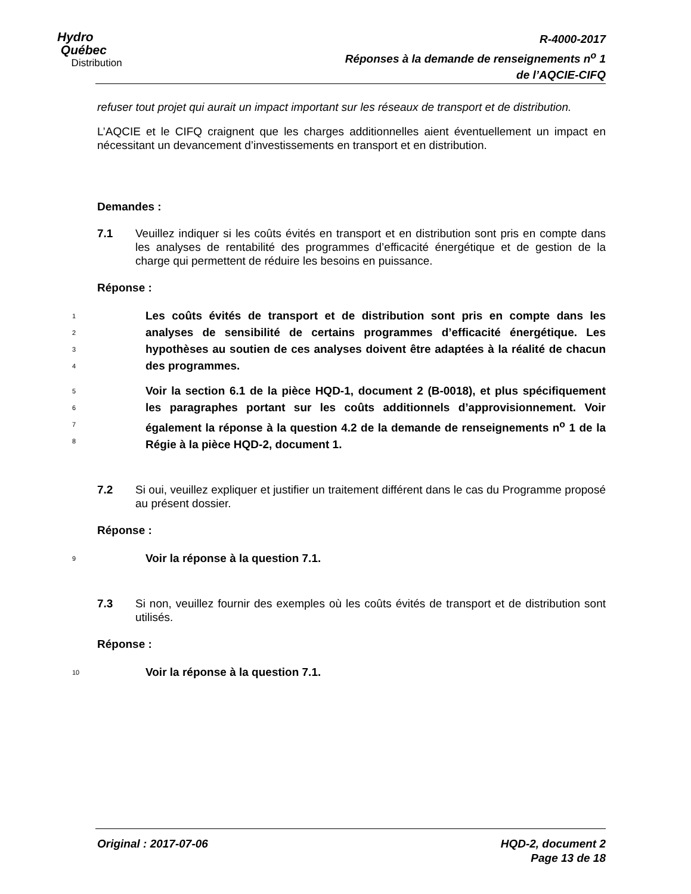Hydro
Québec
Distribution
R-4000-2017
Réponses à la demande de renseignements n<sup>o</sup> 1
de l’AQCIE-CIFQ
refuser tout projet qui aurait un impact important sur les réseaux de transport et de distribution.
L’AQCIE et le CIFQ craignent que les charges additionnelles aient éventuellement un impact en nécessitant un devancement d’investissements en transport et en distribution.
Demandes :
7.1 Veuillez indiquer si les coûts évités en transport et en distribution sont pris en compte dans les analyses de rentabilité des programmes d’efficacité énergétique et de gestion de la charge qui permettent de réduire les besoins en puissance.
Réponse :
1
2
3
4
Les coûts évités de transport et de distribution sont pris en compte dans les analyses de sensibilité de certains programmes d’efficacité énergétique. Les hypothèses au soutien de ces analyses doivent être adaptées à la réalité de chacun des programmes.
5
6
7
8
Voir la section 6.1 de la pièce HQD-1, document 2 (B-0018), et plus spécifiquement les paragraphes portant sur les coûts additionnels d’approvisionnement. Voir également la réponse à la question 4.2 de la demande de renseignements n<sup>o</sup> 1 de la Régie à la pièce HQD-2, document 1.
7.2 Si oui, veuillez expliquer et justifier un traitement différent dans le cas du Programme proposé au présent dossier.
Réponse :
9
Voir la réponse à la question 7.1.
7.3 Si non, veuillez fournir des exemples où les coûts évités de transport et de distribution sont utilisés.
Réponse :
10
Voir la réponse à la question 7.1.
Original : 2017-07-06 HQD-2, document 2
Page 13 de 18